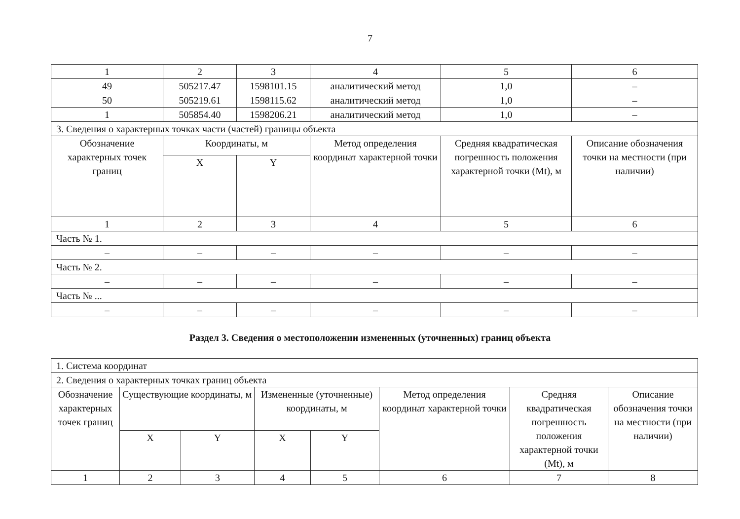7
| 1 | 2 | 3 | 4 | 5 | 6 |
| 49 | 505217.47 | 1598101.15 | аналитический метод | 1,0 | – |
| 50 | 505219.61 | 1598115.62 | аналитический метод | 1,0 | – |
| 1 | 505854.40 | 1598206.21 | аналитический метод | 1,0 | – |
| 3. Сведения о характерных точках части (частей) границы объекта | | | | | |
| Обозначение характерных точек границ | Координаты, м | | Метод определения координат характерной точки | Средняя квадратическая погрешность положения характерной точки (Mt), м | Описание обозначения точки на местности (при наличии) |
| | X | Y | | | |
| 1 | 2 | 3 | 4 | 5 | 6 |
| Часть № 1. | | | | | |
| – | – | – | – | – | – |
| Часть № 2. | | | | | |
| – | – | – | – | – | – |
| Часть № ... | | | | | |
| – | – | – | – | – | – |
Раздел 3. Сведения о местоположении измененных (уточненных) границ объекта
| 1. Система координат | | | | | | | |
| 2. Сведения о характерных точках границ объекта | | | | | | | |
| Обозначение характерных точек границ | Существующие координаты, м | | Измененные (уточненные) координаты, м | | Метод определения координат характерной точки | Средняя квадратическая погрешность положения характерной точки (Mt), м | Описание обозначения точки на местности (при наличии) |
| | X | Y | X | Y | | | |
| 1 | 2 | 3 | 4 | 5 | 6 | 7 | 8 |